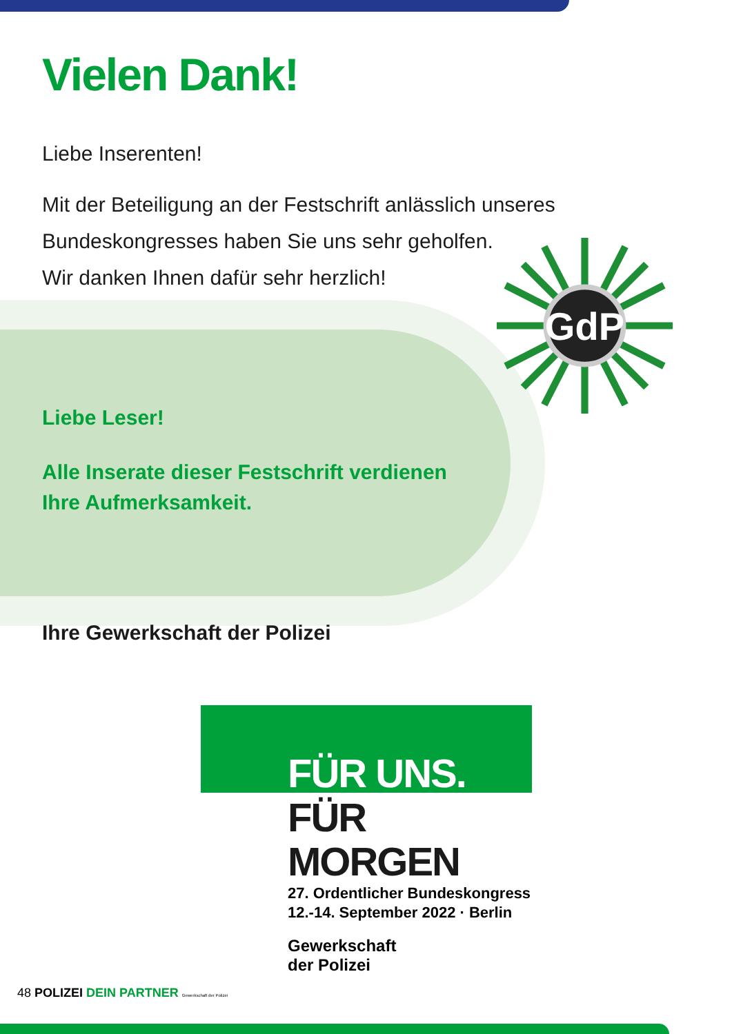GdP
Vielen Dank!
Liebe Inserenten!
Mit der Beteiligung an der Festschrift anlässlich unseres
Bundeskongresses haben Sie uns sehr geholfen.
Wir danken Ihnen dafür sehr herzlich!
Liebe Leser!
Alle Inserate dieser Festschrift verdienen
Ihre Aufmerksamkeit.
Ihre Gewerkschaft der Polizei
FÜR UNS.
FÜR MORGEN
27. Ordentlicher Bundeskongress
12.-14. September 2022 · Berlin
Gewerkschaft
der Polizei
48 POLIZEI DEIN PARTNER Gewerkschaft der Polizei